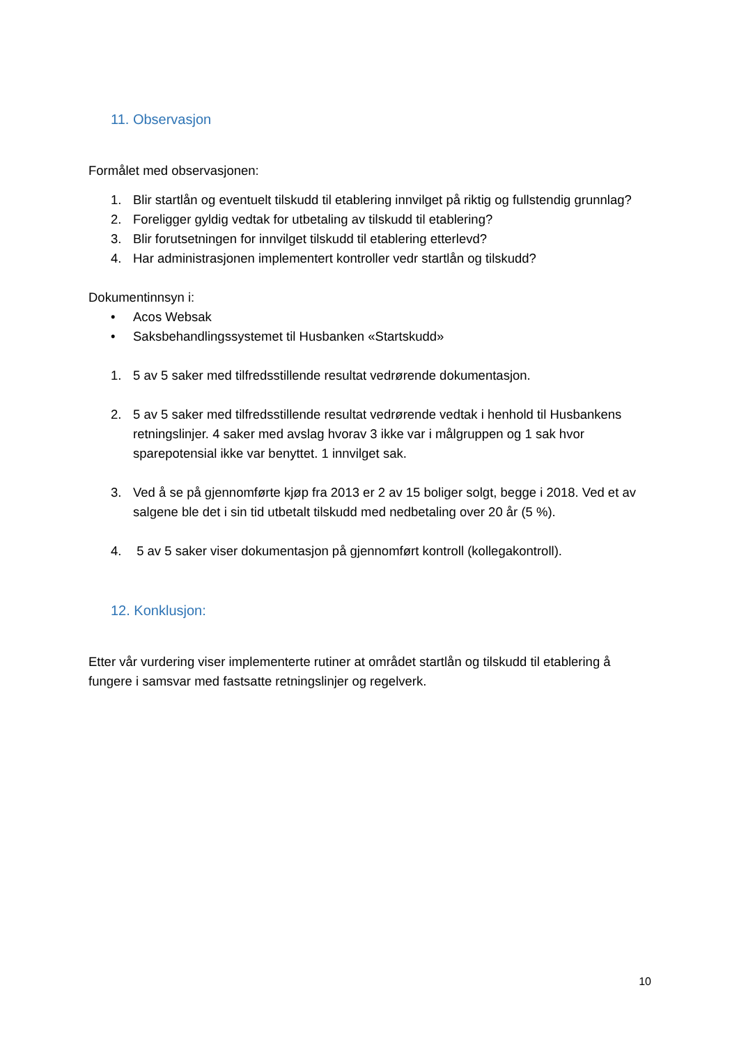11. Observasjon
Formålet med observasjonen:
1. Blir startlån og eventuelt tilskudd til etablering innvilget på riktig og fullstendig grunnlag?
2. Foreligger gyldig vedtak for utbetaling av tilskudd til etablering?
3. Blir forutsetningen for innvilget tilskudd til etablering etterlevd?
4. Har administrasjonen implementert kontroller vedr startlån og tilskudd?
Dokumentinnsyn i:
• Acos Websak
• Saksbehandlingssystemet til Husbanken «Startskudd»
1. 5 av 5 saker med tilfredsstillende resultat vedrørende dokumentasjon.
2. 5 av 5 saker med tilfredsstillende resultat vedrørende vedtak i henhold til Husbankens retningslinjer. 4 saker med avslag hvorav 3 ikke var i målgruppen og 1 sak hvor sparepotensial ikke var benyttet. 1 innvilget sak.
3. Ved å se på gjennomførte kjøp fra 2013 er 2 av 15 boliger solgt, begge i 2018. Ved et av salgene ble det i sin tid utbetalt tilskudd med nedbetaling over 20 år (5 %).
4. 5 av 5 saker viser dokumentasjon på gjennomført kontroll (kollegakontroll).
12. Konklusjon:
Etter vår vurdering viser implementerte rutiner at området startlån og tilskudd til etablering å fungere i samsvar med fastsatte retningslinjer og regelverk.
10